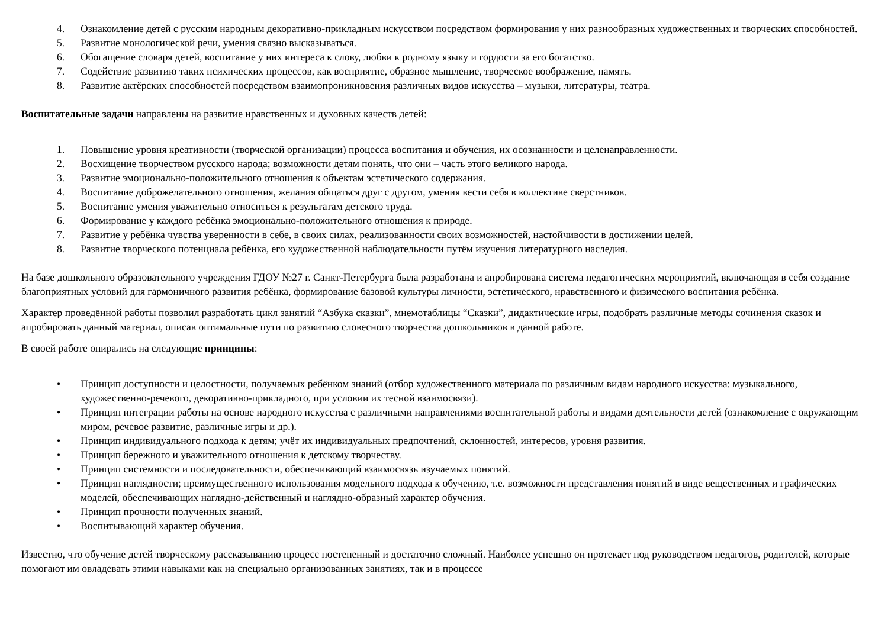4. Ознакомление детей с русским народным декоративно-прикладным искусством посредством формирования у них разнообразных художественных и творческих способностей.
5. Развитие монологической речи, умения связно высказываться.
6. Обогащение словаря детей, воспитание у них интереса к слову, любви к родному языку и гордости за его богатство.
7. Содействие развитию таких психических процессов, как восприятие, образное мышление, творческое воображение, память.
8. Развитие актёрских способностей посредством взаимопроникновения различных видов искусства – музыки, литературы, театра.
Воспитательные задачи направлены на развитие нравственных и духовных качеств детей:
1. Повышение уровня креативности (творческой организации) процесса воспитания и обучения, их осознанности и целенаправленности.
2. Восхищение творчеством русского народа; возможности детям понять, что они – часть этого великого народа.
3. Развитие эмоционально-положительного отношения к объектам эстетического содержания.
4. Воспитание доброжелательного отношения, желания общаться друг с другом, умения вести себя в коллективе сверстников.
5. Воспитание умения уважительно относиться к результатам детского труда.
6. Формирование у каждого ребёнка эмоционально-положительного отношения к природе.
7. Развитие у ребёнка чувства уверенности в себе, в своих силах, реализованности своих возможностей, настойчивости в достижении целей.
8. Развитие творческого потенциала ребёнка, его художественной наблюдательности путём изучения литературного наследия.
На базе дошкольного образовательного учреждения ГДОУ №27 г. Санкт-Петербурга была разработана и апробирована система педагогических мероприятий, включающая в себя создание благоприятных условий для гармоничного развития ребёнка, формирование базовой культуры личности, эстетического, нравственного и физического воспитания ребёнка.
Характер проведённой работы позволил разработать цикл занятий “Азбука сказки”, мнемотаблицы “Сказки”, дидактические игры, подобрать различные методы сочинения сказок и апробировать данный материал, описав оптимальные пути по развитию словесного творчества дошкольников в данной работе.
В своей работе опирались на следующие принципы:
• Принцип доступности и целостности, получаемых ребёнком знаний (отбор художественного материала по различным видам народного искусства: музыкального, художественно-речевого, декоративно-прикладного, при условии их тесной взаимосвязи).
• Принцип интеграции работы на основе народного искусства с различными направлениями воспитательной работы и видами деятельности детей (ознакомление с окружающим миром, речевое развитие, различные игры и др.).
• Принцип индивидуального подхода к детям; учёт их индивидуальных предпочтений, склонностей, интересов, уровня развития.
• Принцип бережного и уважительного отношения к детскому творчеству.
• Принцип системности и последовательности, обеспечивающий взаимосвязь изучаемых понятий.
• Принцип наглядности; преимущественного использования модельного подхода к обучению, т.е. возможности представления понятий в виде вещественных и графических моделей, обеспечивающих наглядно-действенный и наглядно-образный характер обучения.
• Принцип прочности полученных знаний.
• Воспитывающий характер обучения.
Известно, что обучение детей творческому рассказыванию процесс постепенный и достаточно сложный. Наиболее успешно он протекает под руководством педагогов, родителей, которые помогают им овладевать этими навыками как на специально организованных занятиях, так и в процессе